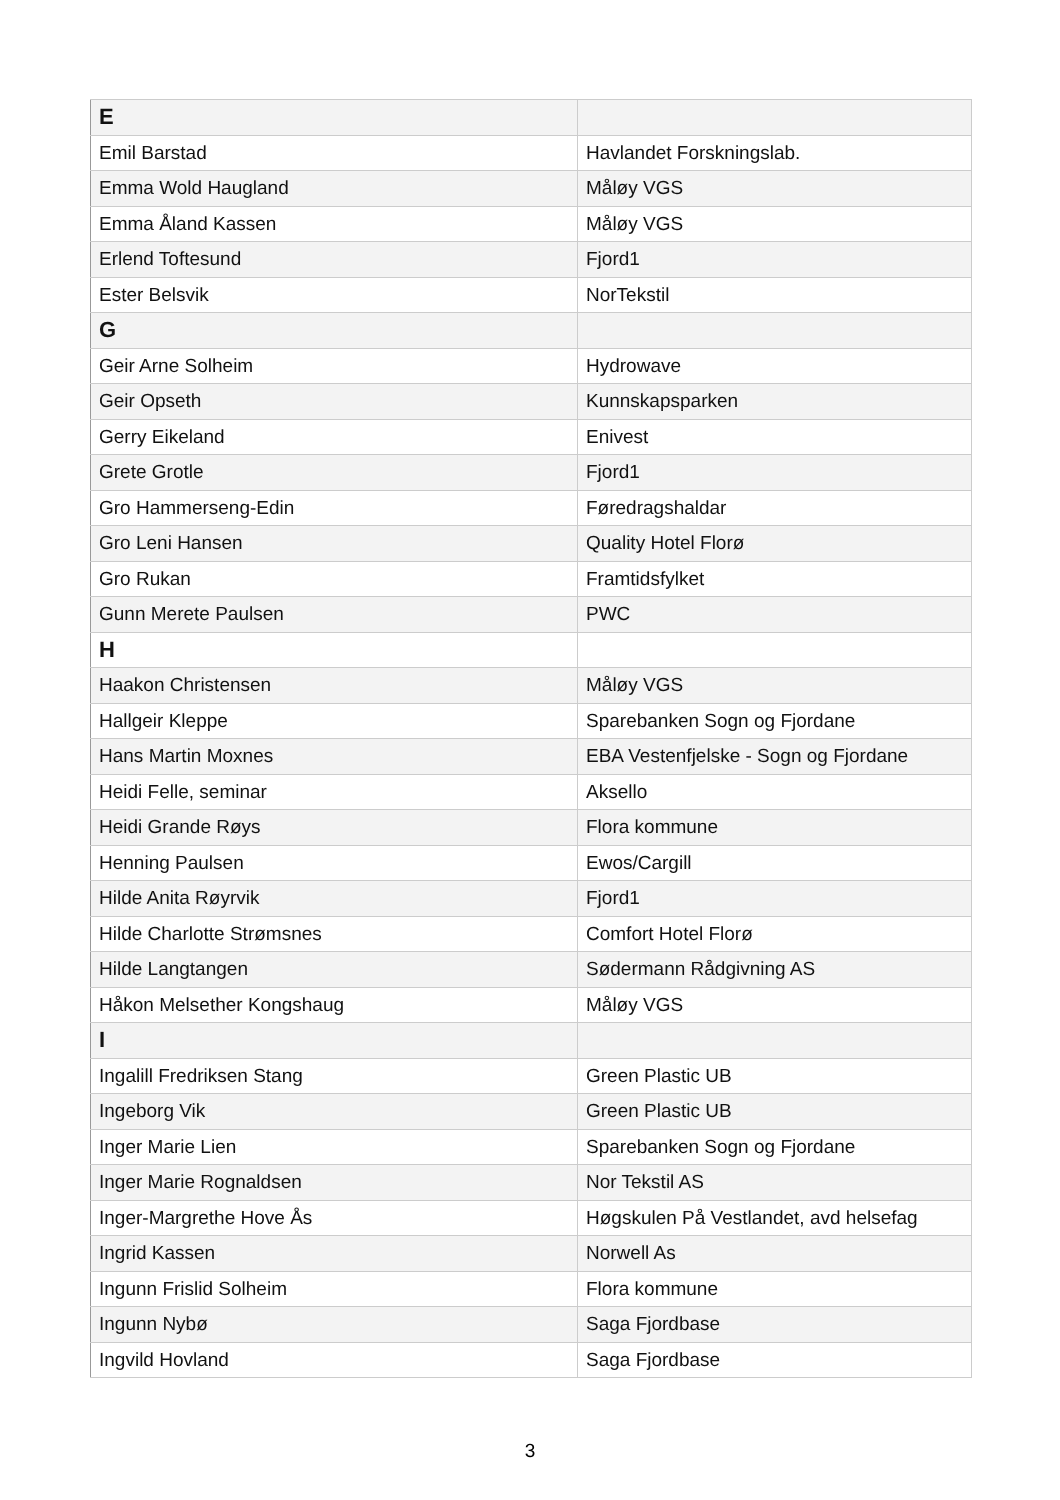| E | |
| Emil Barstad | Havlandet Forskningslab. |
| Emma Wold Haugland | Måløy VGS |
| Emma Åland Kassen | Måløy VGS |
| Erlend Toftesund | Fjord1 |
| Ester Belsvik | NorTekstil |
| G | |
| Geir Arne Solheim | Hydrowave |
| Geir Opseth | Kunnskapsparken |
| Gerry Eikeland | Enivest |
| Grete Grotle | Fjord1 |
| Gro Hammerseng-Edin | Føredragshaldar |
| Gro Leni Hansen | Quality Hotel Florø |
| Gro Rukan | Framtidsfylket |
| Gunn Merete Paulsen | PWC |
| H | |
| Haakon Christensen | Måløy VGS |
| Hallgeir Kleppe | Sparebanken Sogn og Fjordane |
| Hans Martin Moxnes | EBA Vestenfjelske - Sogn og Fjordane |
| Heidi Felle, seminar | Aksello |
| Heidi Grande Røys | Flora kommune |
| Henning Paulsen | Ewos/Cargill |
| Hilde Anita Røyrvik | Fjord1 |
| Hilde Charlotte Strømsnes | Comfort Hotel Florø |
| Hilde Langtangen | Sødermann Rådgivning AS |
| Håkon Melsether Kongshaug | Måløy VGS |
| I | |
| Ingalill Fredriksen Stang | Green Plastic UB |
| Ingeborg Vik | Green Plastic UB |
| Inger Marie Lien | Sparebanken Sogn og Fjordane |
| Inger Marie Rognaldsen | Nor Tekstil AS |
| Inger-Margrethe Hove Ås | Høgskulen På Vestlandet, avd helsefag |
| Ingrid Kassen | Norwell As |
| Ingunn Frislid Solheim | Flora kommune |
| Ingunn Nybø | Saga Fjordbase |
| Ingvild Hovland | Saga Fjordbase |
3